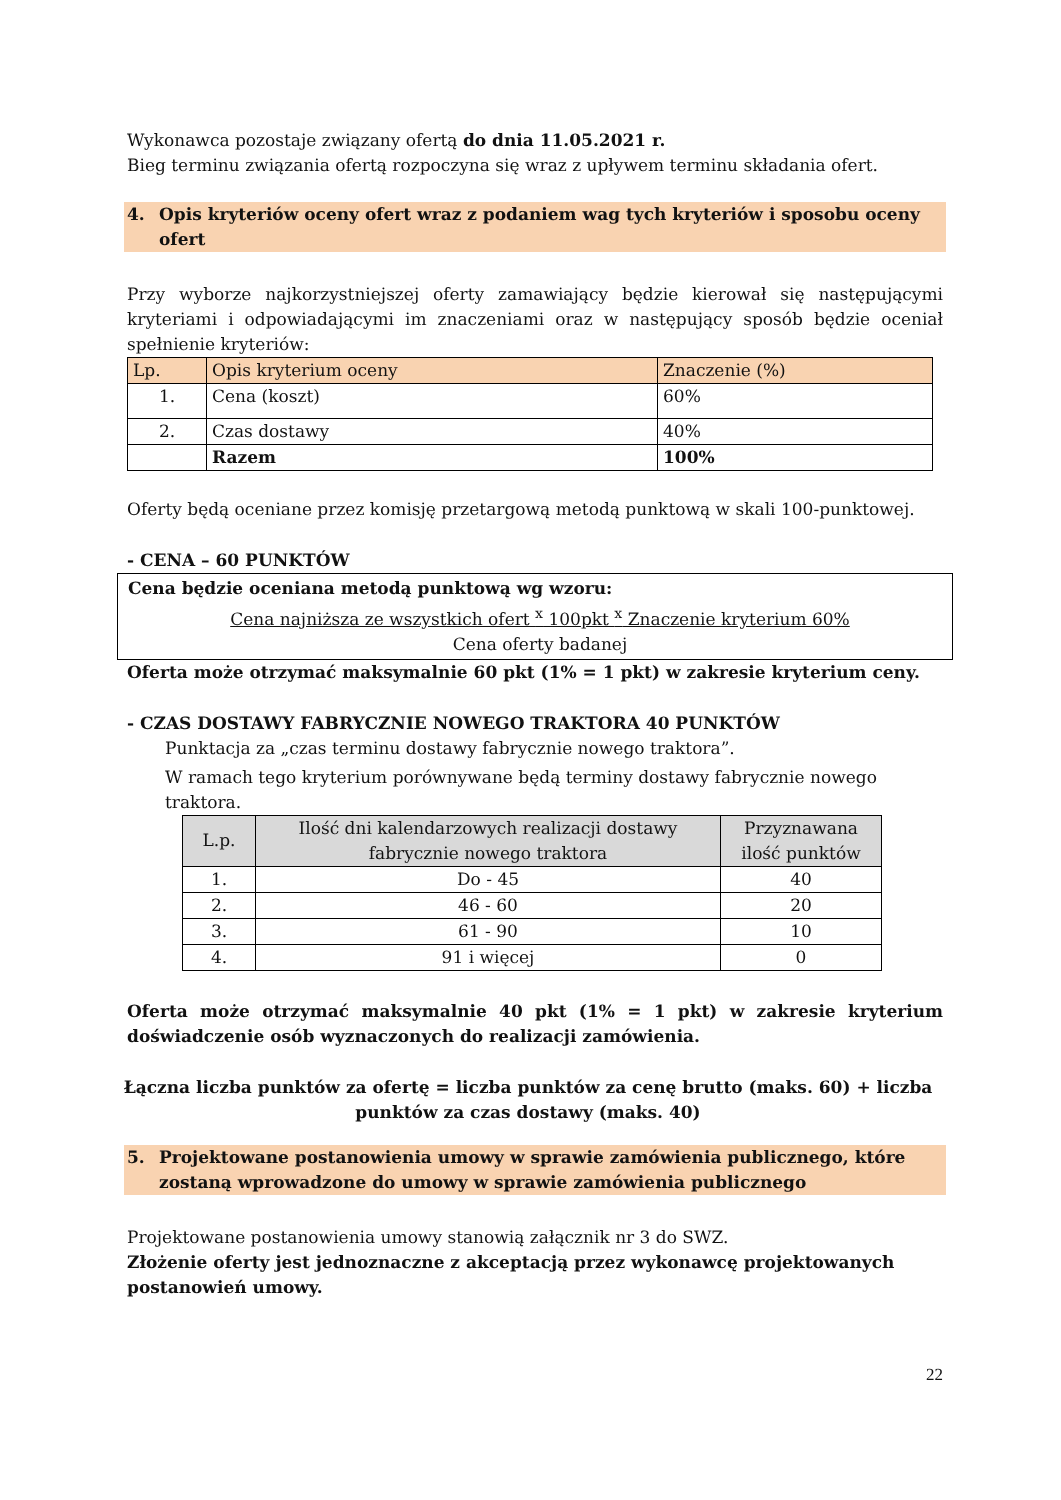Wykonawca pozostaje związany ofertą do dnia 11.05.2021 r.
Bieg terminu związania ofertą rozpoczyna się wraz z upływem terminu składania ofert.
4. Opis kryteriów oceny ofert wraz z podaniem wag tych kryteriów i sposobu oceny ofert
Przy wyborze najkorzystniejszej oferty zamawiający będzie kierował się następującymi kryteriami i odpowiadającymi im znaczeniami oraz w następujący sposób będzie oceniał spełnienie kryteriów:
| Lp. | Opis kryterium oceny | Znaczenie (%) |
| --- | --- | --- |
| 1. | Cena (koszt) | 60% |
| 2. | Czas dostawy | 40% |
| | Razem | 100% |
Oferty będą oceniane przez komisję przetargową metodą punktową w skali 100-punktowej.
- CENA – 60 PUNKTÓW
Cena będzie oceniana metodą punktową wg wzoru:
Cena najniższa ze wszystkich ofert <sup>x</sup> 100pkt <sup>x</sup> Znaczenie kryterium 60%
Cena oferty badanej
Oferta może otrzymać maksymalnie 60 pkt (1% = 1 pkt) w zakresie kryterium ceny.
- CZAS DOSTAWY FABRYCZNIE NOWEGO TRAKTORA 40 PUNKTÓW
Punktacja za „czas terminu dostawy fabrycznie nowego traktora”.
W ramach tego kryterium porównywane będą terminy dostawy fabrycznie nowego traktora.
| L.p. | Ilość dni kalendarzowych realizacji dostawy fabrycznie nowego traktora | Przyznawana ilość punktów |
| --- | --- | --- |
| 1. | Do - 45 | 40 |
| 2. | 46 - 60 | 20 |
| 3. | 61 - 90 | 10 |
| 4. | 91 i więcej | 0 |
Oferta może otrzymać maksymalnie 40 pkt (1% = 1 pkt) w zakresie kryterium doświadczenie osób wyznaczonych do realizacji zamówienia.
Łączna liczba punktów za ofertę = liczba punktów za cenę brutto (maks. 60) + liczba punktów za czas dostawy (maks. 40)
5. Projektowane postanowienia umowy w sprawie zamówienia publicznego, które zostaną wprowadzone do umowy w sprawie zamówienia publicznego
Projektowane postanowienia umowy stanowią załącznik nr 3 do SWZ.
Złożenie oferty jest jednoznaczne z akceptacją przez wykonawcę projektowanych postanowień umowy.
22